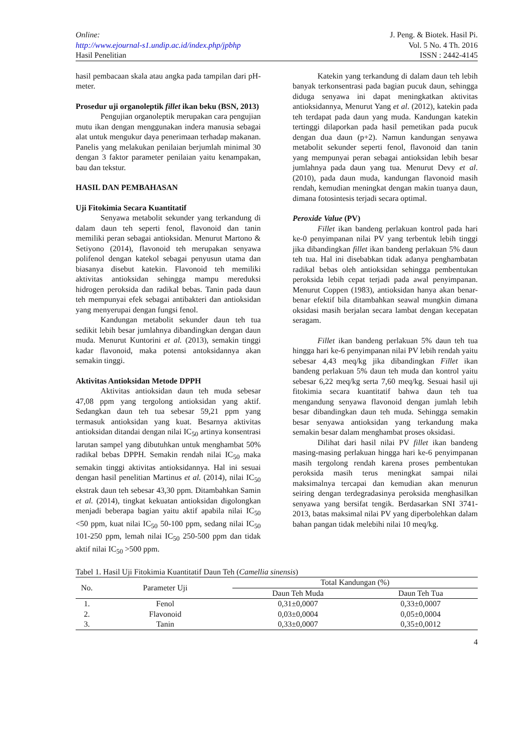Online:
http://www.ejournal-s1.undip.ac.id/index.php/jpbhp
Hasil Penelitian
J. Peng. & Biotek. Hasil Pi.
Vol. 5 No. 4 Th. 2016
ISSN : 2442-4145
hasil pembacaan skala atau angka pada tampilan dari pH-meter.
Prosedur uji organoleptik fillet ikan beku (BSN, 2013)
Pengujian organoleptik merupakan cara pengujian mutu ikan dengan menggunakan indera manusia sebagai alat untuk mengukur daya penerimaan terhadap makanan. Panelis yang melakukan penilaian berjumlah minimal 30 dengan 3 faktor parameter penilaian yaitu kenampakan, bau dan tekstur.
HASIL DAN PEMBAHASAN
Uji Fitokimia Secara Kuantitatif
Senyawa metabolit sekunder yang terkandung di dalam daun teh seperti fenol, flavonoid dan tanin memiliki peran sebagai antioksidan. Menurut Martono & Setiyono (2014), flavonoid teh merupakan senyawa polifenol dengan katekol sebagai penyusun utama dan biasanya disebut katekin. Flavonoid teh memiliki aktivitas antioksidan sehingga mampu mereduksi hidrogen peroksida dan radikal bebas. Tanin pada daun teh mempunyai efek sebagai antibakteri dan antioksidan yang menyerupai dengan fungsi fenol.
Kandungan metabolit sekunder daun teh tua sedikit lebih besar jumlahnya dibandingkan dengan daun muda. Menurut Kuntorini et al. (2013), semakin tinggi kadar flavonoid, maka potensi antoksidannya akan semakin tinggi.
Aktivitas Antioksidan Metode DPPH
Aktivitas antioksidan daun teh muda sebesar 47,08 ppm yang tergolong antioksidan yang aktif. Sedangkan daun teh tua sebesar 59,21 ppm yang termasuk antioksidan yang kuat. Besarnya aktivitas antioksidan ditandai dengan nilai IC<sub>50</sub> artinya konsentrasi larutan sampel yang dibutuhkan untuk menghambat 50% radikal bebas DPPH. Semakin rendah nilai IC<sub>50</sub> maka semakin tinggi aktivitas antioksidannya. Hal ini sesuai dengan hasil penelitian Martinus et al. (2014), nilai IC<sub>50</sub> ekstrak daun teh sebesar 43,30 ppm. Ditambahkan Samin et al. (2014), tingkat kekuatan antioksidan digolongkan menjadi beberapa bagian yaitu aktif apabila nilai IC<sub>50</sub> <50 ppm, kuat nilai IC<sub>50</sub> 50-100 ppm, sedang nilai IC<sub>50</sub> 101-250 ppm, lemah nilai IC<sub>50</sub> 250-500 ppm dan tidak aktif nilai IC<sub>50</sub> >500 ppm.
Katekin yang terkandung di dalam daun teh lebih banyak terkonsentrasi pada bagian pucuk daun, sehingga diduga senyawa ini dapat meningkatkan aktivitas antioksidannya, Menurut Yang et al. (2012), katekin pada teh terdapat pada daun yang muda. Kandungan katekin tertinggi dilaporkan pada hasil pemetikan pada pucuk dengan dua daun (p+2). Namun kandungan senyawa metabolit sekunder seperti fenol, flavonoid dan tanin yang mempunyai peran sebagai antioksidan lebih besar jumlahnya pada daun yang tua. Menurut Devy et al. (2010), pada daun muda, kandungan flavonoid masih rendah, kemudian meningkat dengan makin tuanya daun, dimana fotosintesis terjadi secara optimal.
Peroxide Value (PV)
Fillet ikan bandeng perlakuan kontrol pada hari ke-0 penyimpanan nilai PV yang terbentuk lebih tinggi jika dibandingkan fillet ikan bandeng perlakuan 5% daun teh tua. Hal ini disebabkan tidak adanya penghambatan radikal bebas oleh antioksidan sehingga pembentukan peroksida lebih cepat terjadi pada awal penyimpanan. Menurut Coppen (1983), antioksidan hanya akan benar-benar efektif bila ditambahkan seawal mungkin dimana oksidasi masih berjalan secara lambat dengan kecepatan seragam.
Fillet ikan bandeng perlakuan 5% daun teh tua hingga hari ke-6 penyimpanan nilai PV lebih rendah yaitu sebesar 4,43 meq/kg jika dibandingkan Fillet ikan bandeng perlakuan 5% daun teh muda dan kontrol yaitu sebesar 6,22 meq/kg serta 7,60 meq/kg. Sesuai hasil uji fitokimia secara kuantitatif bahwa daun teh tua mengandung senyawa flavonoid dengan jumlah lebih besar dibandingkan daun teh muda. Sehingga semakin besar senyawa antioksidan yang terkandung maka semakin besar dalam menghambat proses oksidasi.
Dilihat dari hasil nilai PV fillet ikan bandeng masing-masing perlakuan hingga hari ke-6 penyimpanan masih tergolong rendah karena proses pembentukan peroksida masih terus meningkat sampai nilai maksimalnya tercapai dan kemudian akan menurun seiring dengan terdegradasinya peroksida menghasilkan senyawa yang bersifat tengik. Berdasarkan SNI 3741-2013, batas maksimal nilai PV yang diperbolehkan dalam bahan pangan tidak melebihi nilai 10 meq/kg.
Tabel 1. Hasil Uji Fitokimia Kuantitatif Daun Teh (Camellia sinensis)
| No. | Parameter Uji | Total Kandungan (%) | |
| --- | --- | --- | --- |
| | | Daun Teh Muda | Daun Teh Tua |
| 1. | Fenol | 0,31±0,0007 | 0,33±0,0007 |
| 2. | Flavonoid | 0,03±0,0004 | 0,05±0,0004 |
| 3. | Tanin | 0,33±0,0007 | 0,35±0,0012 |
4